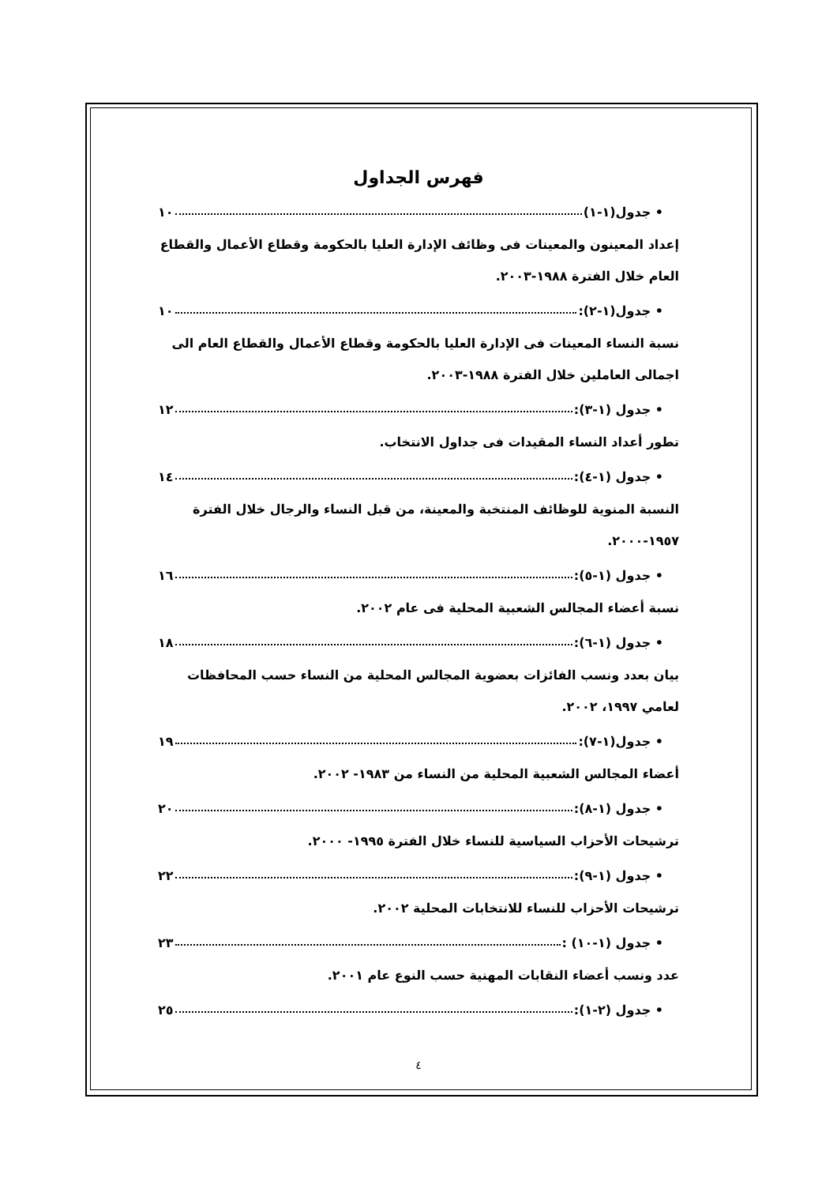فهرس الجداول
• جدول(١-١) ١٠
إعداد المعينون والمعينات فى وظائف الإدارة العليا بالحكومة وقطاع الأعمال والقطاع العام خلال الفترة ١٩٨٨-٢٠٠٣.
• جدول(١-٢): ١٠
نسبة النساء المعينات فى الإدارة العليا بالحكومة وقطاع الأعمال والقطاع العام الى اجمالى العاملين خلال الفترة ١٩٨٨-٢٠٠٣.
• جدول (١-٣): ١٢
تطور أعداد النساء المقيدات فى جداول الانتخاب.
• جدول (١-٤): ١٤
النسبة المنوية للوظائف المنتخبة والمعينة، من قبل النساء والرجال خلال الفترة ١٩٥٧-٢٠٠٠.
• جدول (١-٥): ١٦
نسبة أعضاء المجالس الشعبية المحلية فى عام ٢٠٠٢.
• جدول (١-٦): ١٨
بيان بعدد ونسب الفائزات بعضوية المجالس المحلية من النساء حسب المحافظات لعامي ١٩٩٧، ٢٠٠٢.
• جدول(١-٧): ١٩
أعضاء المجالس الشعبية المحلية من النساء من ١٩٨٣- ٢٠٠٢.
• جدول (١-٨): ٢٠
ترشيحات الأحزاب السياسية للنساء خلال الفترة ١٩٩٥- ٢٠٠٠.
• جدول (١-٩): ٢٢
ترشيحات الأحزاب للنساء للانتخابات المحلية ٢٠٠٢.
• جدول (١-١٠) : ٢٣
عدد ونسب أعضاء النقابات المهنية حسب النوع عام ٢٠٠١.
• جدول (٢-١): ٢٥
٤